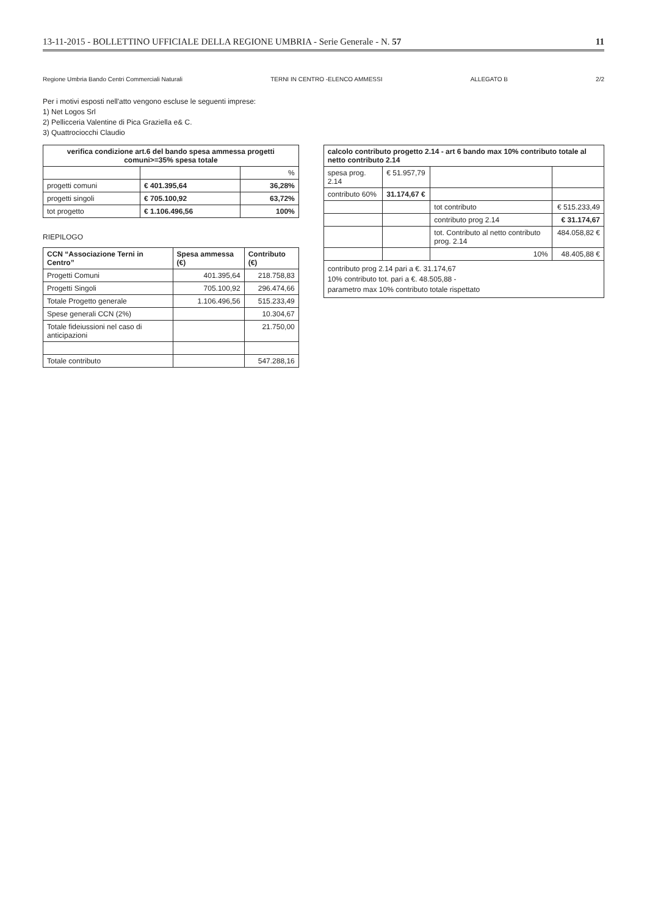13-11-2015 - BOLLETTINO UFFICIALE DELLA REGIONE UMBRIA - Serie Generale - N. 57 11
Regione Umbria Bando Centri Commerciali Naturali TERNI IN CENTRO -ELENCO AMMESSI ALLEGATO B 2/2
Per i motivi esposti nell'atto vengono escluse le seguenti imprese:
1) Net Logos Srl
2) Pellicceria Valentine di Pica Graziella e& C.
3) Quattrociocchi Claudio
| verifica condizione art.6 del bando spesa ammessa progetti comuni>=35% spesa totale | | |
| --- | --- | --- |
| | | % |
| progetti comuni | € 401.395,64 | 36,28% |
| progetti singoli | € 705.100,92 | 63,72% |
| tot progetto | € 1.106.496,56 | 100% |
RIEPILOGO
| CCN “Associazione Terni in Centro” | Spesa ammessa (€) | Contributo (€) |
| --- | --- | --- |
| Progetti Comuni | 401.395,64 | 218.758,83 |
| Progetti Singoli | 705.100,92 | 296.474,66 |
| Totale Progetto generale | 1.106.496,56 | 515.233,49 |
| Spese generali CCN (2%) | | 10.304,67 |
| Totale fideiussioni nel caso di anticipazioni | | 21.750,00 |
| Totale contributo | | 547.288,16 |
| calcolo contributo progetto 2.14 - art 6 bando max 10% contributo totale al netto contributo 2.14 | | | |
| --- | --- | --- | --- |
| spesa prog. 2.14 | € 51.957,79 | | |
| contributo 60% | 31.174,67 € | | |
| | | tot contributo | € 515.233,49 |
| | | contributo prog 2.14 | € 31.174,67 |
| | | tot. Contributo al netto contributo prog. 2.14 | 484.058,82 € |
| | | 10% | 48.405,88 € |
| contributo prog 2.14 pari a €. 31.174,67 10% contributo tot. pari a €. 48.505,88 - parametro max 10% contributo totale rispettato | | | |